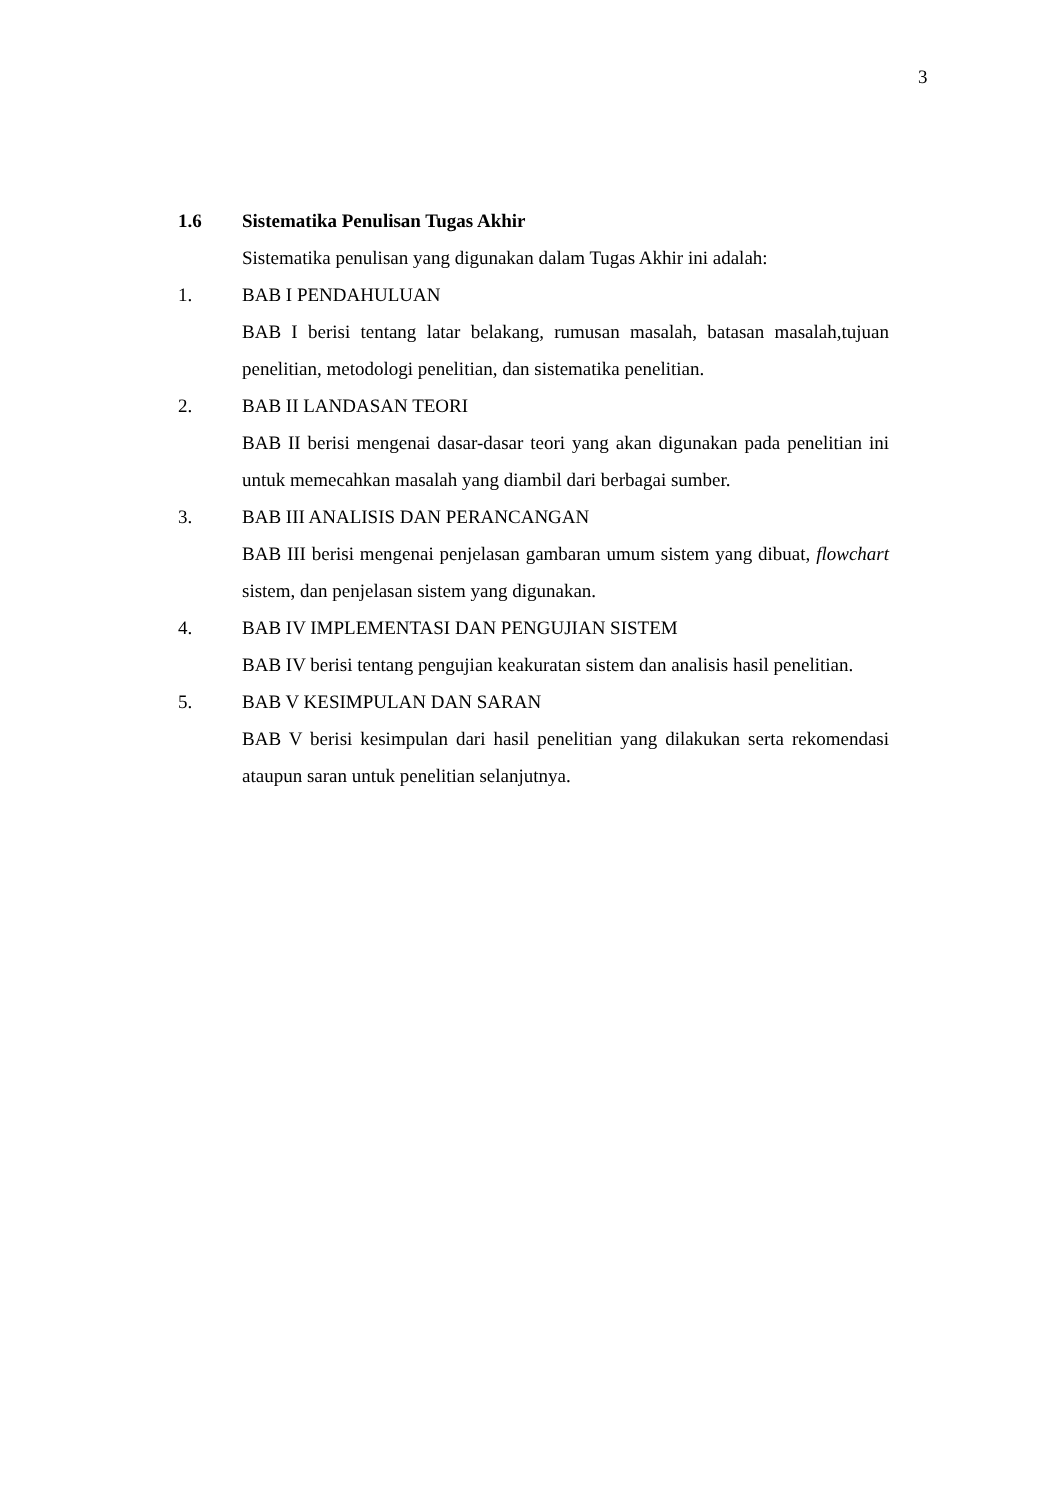3
1.6 Sistematika Penulisan Tugas Akhir
Sistematika penulisan yang digunakan dalam Tugas Akhir ini adalah:
1. BAB I PENDAHULUAN
BAB I berisi tentang latar belakang, rumusan masalah, batasan masalah,tujuan penelitian, metodologi penelitian, dan sistematika penelitian.
2. BAB II LANDASAN TEORI
BAB II berisi mengenai dasar-dasar teori yang akan digunakan pada penelitian ini untuk memecahkan masalah yang diambil dari berbagai sumber.
3. BAB III ANALISIS DAN PERANCANGAN
BAB III berisi mengenai penjelasan gambaran umum sistem yang dibuat, flowchart sistem, dan penjelasan sistem yang digunakan.
4. BAB IV IMPLEMENTASI DAN PENGUJIAN SISTEM
BAB IV berisi tentang pengujian keakuratan sistem dan analisis hasil penelitian.
5. BAB V KESIMPULAN DAN SARAN
BAB V berisi kesimpulan dari hasil penelitian yang dilakukan serta rekomendasi ataupun saran untuk penelitian selanjutnya.